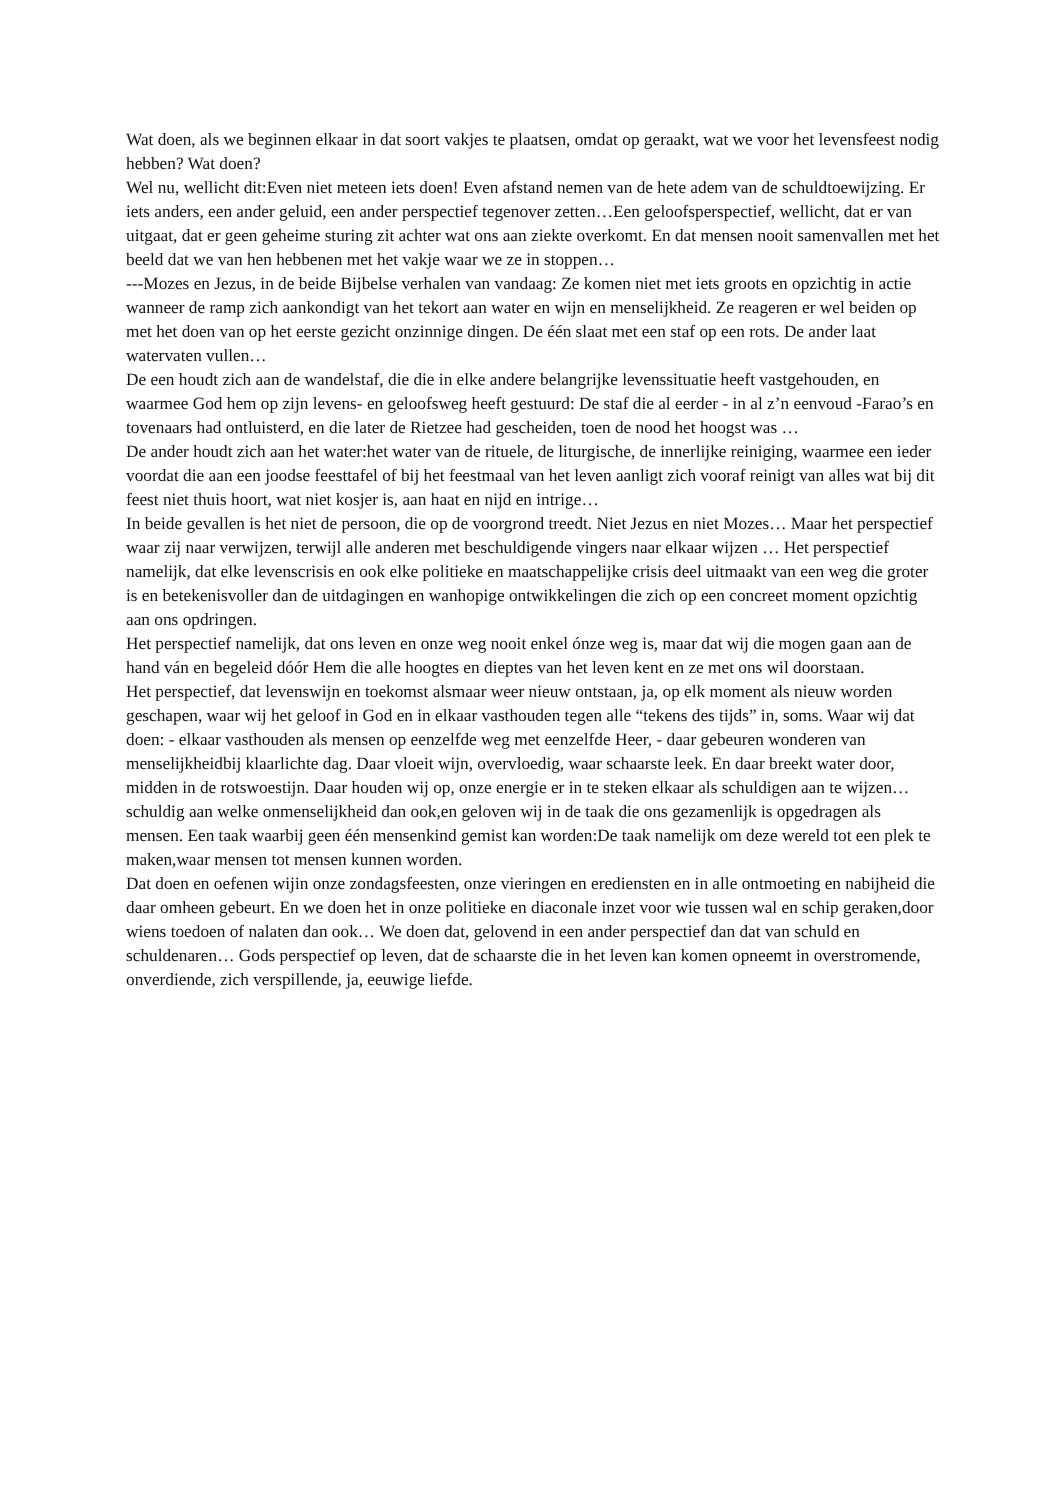Wat doen, als we beginnen elkaar in dat soort vakjes te plaatsen, omdat op geraakt, wat we voor het levensfeest nodig hebben? Wat doen?
Wel nu, wellicht dit:Even niet meteen iets doen! Even afstand nemen van de hete adem van de schuldtoewijzing. Er iets anders, een ander geluid, een ander perspectief tegenover zetten…Een geloofsperspectief, wellicht, dat er van uitgaat, dat er geen geheime sturing zit achter wat ons aan ziekte overkomt. En dat mensen nooit samenvallen met het beeld dat we van hen hebbenen met het vakje waar we ze in stoppen…
---Mozes en Jezus, in de beide Bijbelse verhalen van vandaag: Ze komen niet met iets groots en opzichtig in actie wanneer de ramp zich aankondigt van het tekort aan water en wijn en menselijkheid. Ze reageren er wel beiden op met het doen van op het eerste gezicht onzinnige dingen. De één slaat met een staf op een rots. De ander laat watervaten vullen…
De een houdt zich aan de wandelstaf, die die in elke andere belangrijke levenssituatie heeft vastgehouden, en waarmee God hem op zijn levens- en geloofsweg heeft gestuurd: De staf die al eerder - in al z’n eenvoud -Farao’s en tovenaars had ontluisterd, en die later de Rietzee had gescheiden, toen de nood het hoogst was …
De ander houdt zich aan het water:het water van de rituele, de liturgische, de innerlijke reiniging, waarmee een ieder voordat die aan een joodse feesttafel of bij het feestmaal van het leven aanligt zich vooraf reinigt van alles wat bij dit feest niet thuis hoort, wat niet kosjer is, aan haat en nijd en intrige…
In beide gevallen is het niet de persoon, die op de voorgrond treedt. Niet Jezus en niet Mozes… Maar het perspectief waar zij naar verwijzen, terwijl alle anderen met beschuldigende vingers naar elkaar wijzen … Het perspectief namelijk, dat elke levenscrisis en ook elke politieke en maatschappelijke crisis deel uitmaakt van een weg die groter is en betekenisvoller dan de uitdagingen en wanhopige ontwikkelingen die zich op een concreet moment opzichtig aan ons opdringen.
Het perspectief namelijk, dat ons leven en onze weg nooit enkel ónze weg is, maar dat wij die mogen gaan aan de hand ván en begeleid dóór Hem die alle hoogtes en dieptes van het leven kent en ze met ons wil doorstaan.
Het perspectief, dat levenswijn en toekomst alsmaar weer nieuw ontstaan, ja, op elk moment als nieuw worden geschapen, waar wij het geloof in God en in elkaar vasthouden tegen alle “tekens des tijds” in, soms. Waar wij dat doen: - elkaar vasthouden als mensen op eenzelfde weg met eenzelfde Heer, - daar gebeuren wonderen van menselijkheidbij klaarlichte dag. Daar vloeit wijn, overvloedig, waar schaarste leek. En daar breekt water door, midden in de rotswoestijn. Daar houden wij op, onze energie er in te steken elkaar als schuldigen aan te wijzen…schuldig aan welke onmenselijkheid dan ook,en geloven wij in de taak die ons gezamenlijk is opgedragen als mensen. Een taak waarbij geen één mensenkind gemist kan worden:De taak namelijk om deze wereld tot een plek te maken,waar mensen tot mensen kunnen worden.
Dat doen en oefenen wijin onze zondagsfeesten, onze vieringen en erediensten en in alle ontmoeting en nabijheid die daar omheen gebeurt. En we doen het in onze politieke en diaconale inzet voor wie tussen wal en schip geraken,door wiens toedoen of nalaten dan ook… We doen dat, gelovend in een ander perspectief dan dat van schuld en schuldenaren… Gods perspectief op leven, dat de schaarste die in het leven kan komen opneemt in overstromende, onverdiende, zich verspillende, ja, eeuwige liefde.